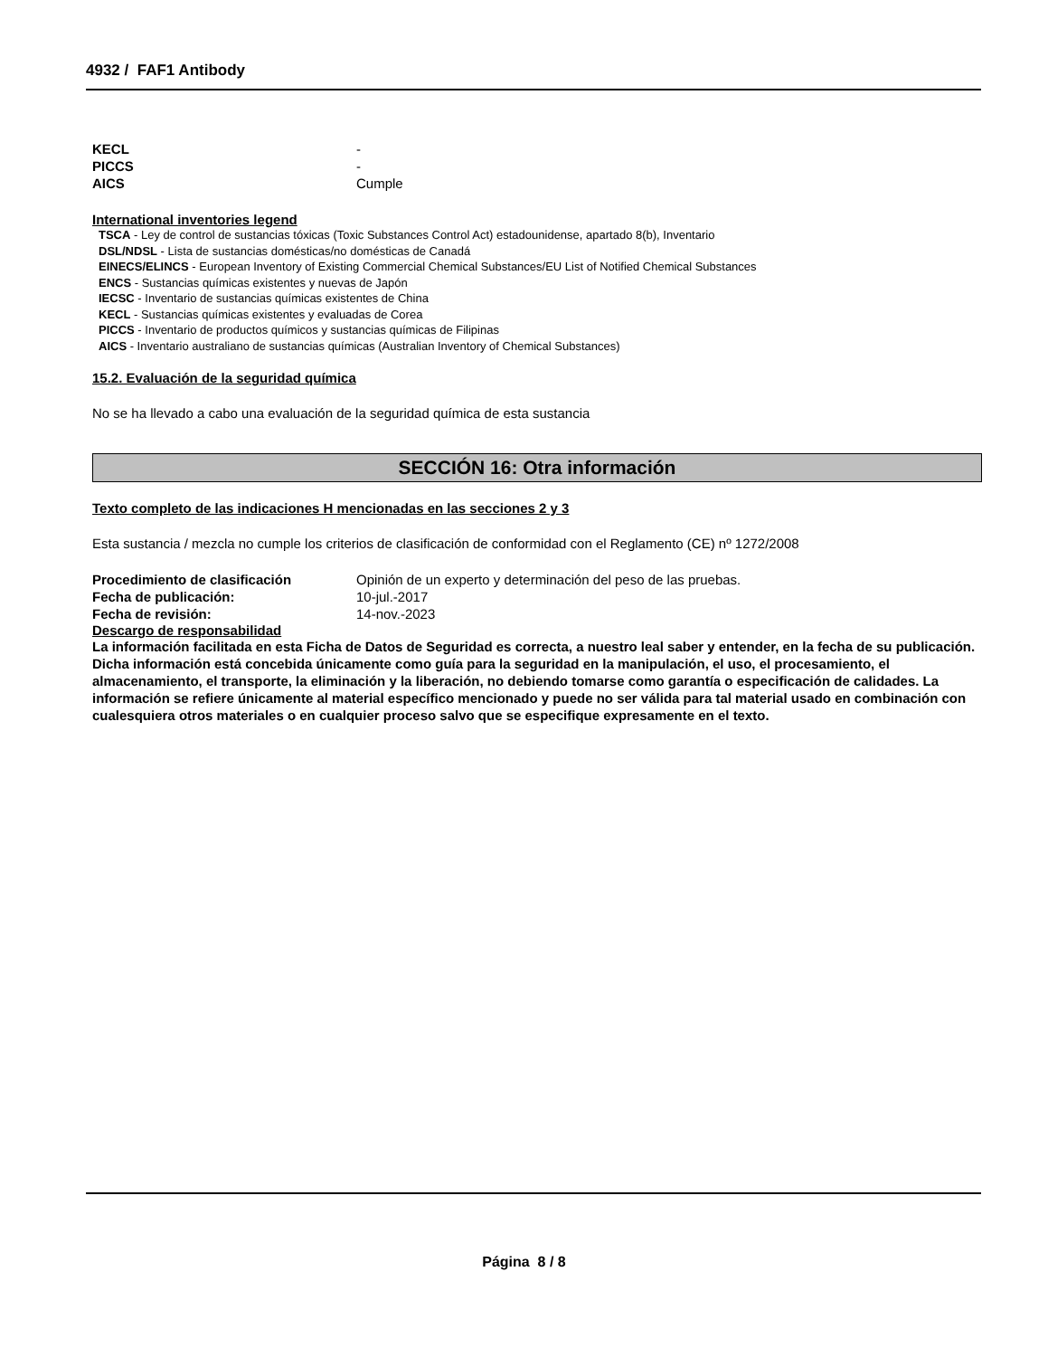4932 / FAF1 Antibody
KECL -
PICCS -
AICS Cumple
International inventories legend
TSCA - Ley de control de sustancias tóxicas (Toxic Substances Control Act) estadounidense, apartado 8(b), Inventario
DSL/NDSL - Lista de sustancias domésticas/no domésticas de Canadá
EINECS/ELINCS - European Inventory of Existing Commercial Chemical Substances/EU List of Notified Chemical Substances
ENCS - Sustancias químicas existentes y nuevas de Japón
IECSC - Inventario de sustancias químicas existentes de China
KECL - Sustancias químicas existentes y evaluadas de Corea
PICCS - Inventario de productos químicos y sustancias químicas de Filipinas
AICS - Inventario australiano de sustancias químicas (Australian Inventory of Chemical Substances)
15.2. Evaluación de la seguridad química
No se ha llevado a cabo una evaluación de la seguridad química de esta sustancia
SECCIÓN 16: Otra información
Texto completo de las indicaciones H mencionadas en las secciones 2 y 3
Esta sustancia / mezcla no cumple los criterios de clasificación de conformidad con el Reglamento (CE) nº 1272/2008
Procedimiento de clasificación Opinión de un experto y determinación del peso de las pruebas.
Fecha de publicación: 10-jul.-2017
Fecha de revisión: 14-nov.-2023
Descargo de responsabilidad
La información facilitada en esta Ficha de Datos de Seguridad es correcta, a nuestro leal saber y entender, en la fecha de su publicación. Dicha información está concebida únicamente como guía para la seguridad en la manipulación, el uso, el procesamiento, el almacenamiento, el transporte, la eliminación y la liberación, no debiendo tomarse como garantía o especificación de calidades. La información se refiere únicamente al material específico mencionado y puede no ser válida para tal material usado en combinación con cualesquiera otros materiales o en cualquier proceso salvo que se especifique expresamente en el texto.
Página 8 / 8